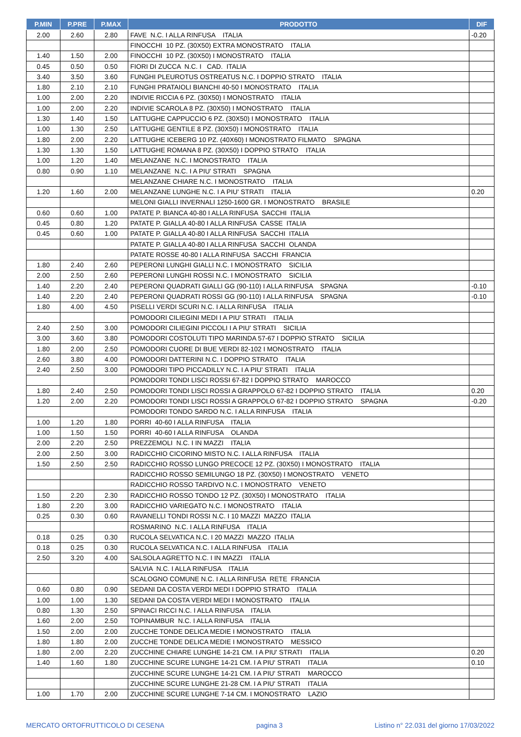| P.MIN | P.PRE | P.MAX | PRODOTTO | DIF |
| --- | --- | --- | --- | --- |
| 2.00 | 2.60 | 2.80 | FAVE N.C. I ALLA RINFUSA ITALIA | -0.20 |
| | | | FINOCCHI 10 PZ. (30X50) EXTRA MONOSTRATO ITALIA | |
| 1.40 | 1.50 | 2.00 | FINOCCHI 10 PZ. (30X50) I MONOSTRATO ITALIA | |
| 0.45 | 0.50 | 0.50 | FIORI DI ZUCCA N.C. I CAD. ITALIA | |
| 3.40 | 3.50 | 3.60 | FUNGHI PLEUROTUS OSTREATUS N.C. I DOPPIO STRATO ITALIA | |
| 1.80 | 2.10 | 2.10 | FUNGHI PRATAIOLI BIANCHI 40-50 I MONOSTRATO ITALIA | |
| 1.00 | 2.00 | 2.20 | INDIVIE RICCIA 6 PZ. (30X50) I MONOSTRATO ITALIA | |
| 1.00 | 2.00 | 2.20 | INDIVIE SCAROLA 8 PZ. (30X50) I MONOSTRATO ITALIA | |
| 1.30 | 1.40 | 1.50 | LATTUGHE CAPPUCCIO 6 PZ. (30X50) I MONOSTRATO ITALIA | |
| 1.00 | 1.30 | 2.50 | LATTUGHE GENTILE 8 PZ. (30X50) I MONOSTRATO ITALIA | |
| 1.80 | 2.00 | 2.20 | LATTUGHE ICEBERG 10 PZ. (40X60) I MONOSTRATO FILMATO SPAGNA | |
| 1.30 | 1.30 | 1.50 | LATTUGHE ROMANA 8 PZ. (30X50) I DOPPIO STRATO ITALIA | |
| 1.00 | 1.20 | 1.40 | MELANZANE N.C. I MONOSTRATO ITALIA | |
| 0.80 | 0.90 | 1.10 | MELANZANE N.C. I A PIU' STRATI SPAGNA | |
| | | | MELANZANE CHIARE N.C. I MONOSTRATO ITALIA | |
| 1.20 | 1.60 | 2.00 | MELANZANE LUNGHE N.C. I A PIU' STRATI ITALIA | 0.20 |
| | | | MELONI GIALLI INVERNALI 1250-1600 GR. I MONOSTRATO BRASILE | |
| 0.60 | 0.60 | 1.00 | PATATE P. BIANCA 40-80 I ALLA RINFUSA SACCHI ITALIA | |
| 0.45 | 0.80 | 1.20 | PATATE P. GIALLA 40-80 I ALLA RINFUSA CASSE ITALIA | |
| 0.45 | 0.60 | 1.00 | PATATE P. GIALLA 40-80 I ALLA RINFUSA SACCHI ITALIA | |
| | | | PATATE P. GIALLA 40-80 I ALLA RINFUSA SACCHI OLANDA | |
| | | | PATATE ROSSE 40-80 I ALLA RINFUSA SACCHI FRANCIA | |
| 1.80 | 2.40 | 2.60 | PEPERONI LUNGHI GIALLI N.C. I MONOSTRATO SICILIA | |
| 2.00 | 2.50 | 2.60 | PEPERONI LUNGHI ROSSI N.C. I MONOSTRATO SICILIA | |
| 1.40 | 2.20 | 2.40 | PEPERONI QUADRATI GIALLI GG (90-110) I ALLA RINFUSA SPAGNA | -0.10 |
| 1.40 | 2.20 | 2.40 | PEPERONI QUADRATI ROSSI GG (90-110) I ALLA RINFUSA SPAGNA | -0.10 |
| 1.80 | 4.00 | 4.50 | PISELLI VERDI SCURI N.C. I ALLA RINFUSA ITALIA | |
| | | | POMODORI CILIEGINI MEDI I A PIU' STRATI ITALIA | |
| 2.40 | 2.50 | 3.00 | POMODORI CILIEGINI PICCOLI I A PIU' STRATI SICILIA | |
| 3.00 | 3.60 | 3.80 | POMODORI COSTOLUTI TIPO MARINDA 57-67 I DOPPIO STRATO SICILIA | |
| 1.80 | 2.00 | 2.50 | POMODORI CUORE DI BUE VERDI 82-102 I MONOSTRATO ITALIA | |
| 2.60 | 3.80 | 4.00 | POMODORI DATTERINI N.C. I DOPPIO STRATO ITALIA | |
| 2.40 | 2.50 | 3.00 | POMODORI TIPO PICCADILLY N.C. I A PIU' STRATI ITALIA | |
| | | | POMODORI TONDI LISCI ROSSI 67-82 I DOPPIO STRATO MAROCCO | |
| 1.80 | 2.40 | 2.50 | POMODORI TONDI LISCI ROSSI A GRAPPOLO 67-82 I DOPPIO STRATO ITALIA | 0.20 |
| 1.20 | 2.00 | 2.20 | POMODORI TONDI LISCI ROSSI A GRAPPOLO 67-82 I DOPPIO STRATO SPAGNA | -0.20 |
| | | | POMODORI TONDO SARDO N.C. I ALLA RINFUSA ITALIA | |
| 1.00 | 1.20 | 1.80 | PORRI 40-60 I ALLA RINFUSA ITALIA | |
| 1.00 | 1.50 | 1.50 | PORRI 40-60 I ALLA RINFUSA OLANDA | |
| 2.00 | 2.20 | 2.50 | PREZZEMOLI N.C. I IN MAZZI ITALIA | |
| 2.00 | 2.50 | 3.00 | RADICCHIO CICORINO MISTO N.C. I ALLA RINFUSA ITALIA | |
| 1.50 | 2.50 | 2.50 | RADICCHIO ROSSO LUNGO PRECOCE 12 PZ. (30X50) I MONOSTRATO ITALIA | |
| | | | RADICCHIO ROSSO SEMILUNGO 18 PZ. (30X50) I MONOSTRATO VENETO | |
| | | | RADICCHIO ROSSO TARDIVO N.C. I MONOSTRATO VENETO | |
| 1.50 | 2.20 | 2.30 | RADICCHIO ROSSO TONDO 12 PZ. (30X50) I MONOSTRATO ITALIA | |
| 1.80 | 2.20 | 3.00 | RADICCHIO VARIEGATO N.C. I MONOSTRATO ITALIA | |
| 0.25 | 0.30 | 0.60 | RAVANELLI TONDI ROSSI N.C. I 10 MAZZI MAZZO ITALIA | |
| | | | ROSMARINO N.C. I ALLA RINFUSA ITALIA | |
| 0.18 | 0.25 | 0.30 | RUCOLA SELVATICA N.C. I 20 MAZZI MAZZO ITALIA | |
| 0.18 | 0.25 | 0.30 | RUCOLA SELVATICA N.C. I ALLA RINFUSA ITALIA | |
| 2.50 | 3.20 | 4.00 | SALSOLA AGRETTO N.C. I IN MAZZI ITALIA | |
| | | | SALVIA N.C. I ALLA RINFUSA ITALIA | |
| | | | SCALOGNO COMUNE N.C. I ALLA RINFUSA RETE FRANCIA | |
| 0.60 | 0.80 | 0.90 | SEDANI DA COSTA VERDI MEDI I DOPPIO STRATO ITALIA | |
| 1.00 | 1.00 | 1.30 | SEDANI DA COSTA VERDI MEDI I MONOSTRATO ITALIA | |
| 0.80 | 1.30 | 2.50 | SPINACI RICCI N.C. I ALLA RINFUSA ITALIA | |
| 1.60 | 2.00 | 2.50 | TOPINAMBUR N.C. I ALLA RINFUSA ITALIA | |
| 1.50 | 2.00 | 2.00 | ZUCCHE TONDE DELICA MEDIE I MONOSTRATO ITALIA | |
| 1.80 | 1.80 | 2.00 | ZUCCHE TONDE DELICA MEDIE I MONOSTRATO MESSICO | |
| 1.80 | 2.00 | 2.20 | ZUCCHINE CHIARE LUNGHE 14-21 CM. I A PIU' STRATI ITALIA | 0.20 |
| 1.40 | 1.60 | 1.80 | ZUCCHINE SCURE LUNGHE 14-21 CM. I A PIU' STRATI ITALIA | 0.10 |
| | | | ZUCCHINE SCURE LUNGHE 14-21 CM. I A PIU' STRATI MAROCCO | |
| | | | ZUCCHINE SCURE LUNGHE 21-28 CM. I A PIU' STRATI ITALIA | |
| 1.00 | 1.70 | 2.00 | ZUCCHINE SCURE LUNGHE 7-14 CM. I MONOSTRATO LAZIO | |
MERCATO ORTOFRUTTICOLO DI CESENA pagina 3 Listino n° 22.031 del giorno 17/03/2022